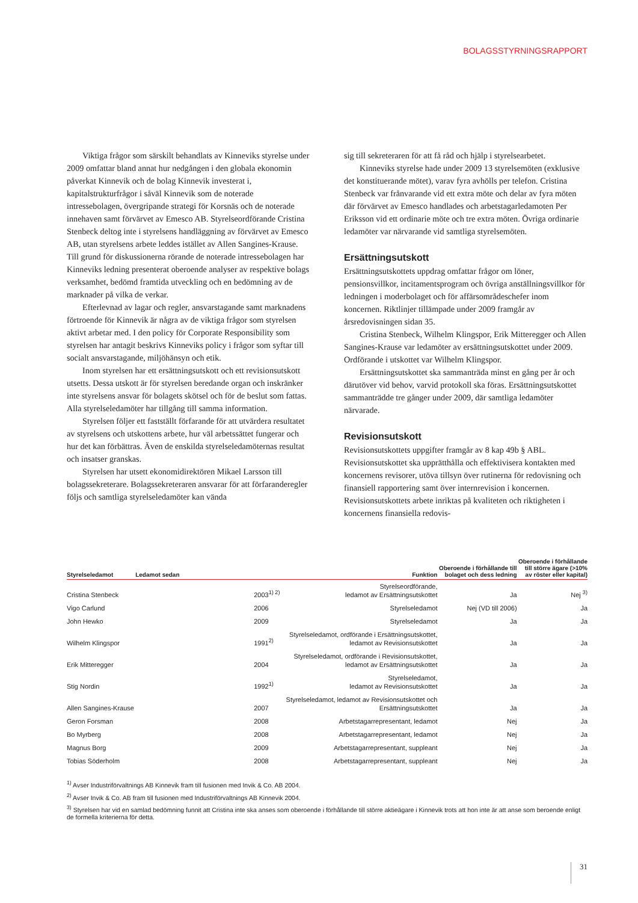BOLAGSSTYRNINGSRAPPORT
Viktiga frågor som särskilt behandlats av Kinneviks styrelse under 2009 omfattar bland annat hur nedgången i den globala ekonomin påverkat Kinnevik och de bolag Kinnevik investerat i, kapitalstrukturfrågor i såväl Kinnevik som de noterade intressebolagen, övergripande strategi för Korsnäs och de noterade innehaven samt förvärvet av Emesco AB. Styrelseordförande Cristina Stenbeck deltog inte i styrelsens handläggning av förvärvet av Emesco AB, utan styrelsens arbete leddes istället av Allen Sangines-Krause. Till grund för diskussionerna rörande de noterade intressebolagen har Kinneviks ledning presenterat oberoende analyser av respektive bolags verksamhet, bedömd framtida utveckling och en bedömning av de marknader på vilka de verkar.
Efterlevnad av lagar och regler, ansvarstagande samt marknadens förtroende för Kinnevik är några av de viktiga frågor som styrelsen aktivt arbetar med. I den policy för Corporate Responsibility som styrelsen har antagit beskrivs Kinneviks policy i frågor som syftar till socialt ansvarstagande, miljöhänsyn och etik.
Inom styrelsen har ett ersättningsutskott och ett revisionsutskott utsetts. Dessa utskott är för styrelsen beredande organ och inskränker inte styrelsens ansvar för bolagets skötsel och för de beslut som fattas. Alla styrelseledamöter har tillgång till samma information.
Styrelsen följer ett fastställt förfarande för att utvärdera resultatet av styrelsens och utskottens arbete, hur väl arbetssättet fungerar och hur det kan förbättras. Även de enskilda styrelseledamöternas resultat och insatser granskas.
Styrelsen har utsett ekonomidirektören Mikael Larsson till bolagssekreterare. Bolagssekreteraren ansvarar för att förfaranderegler följs och samtliga styrelseledamöter kan vända
sig till sekreteraren för att få råd och hjälp i styrelsearbetet.
Kinneviks styrelse hade under 2009 13 styrelsemöten (exklusive det konstituerande mötet), varav fyra avhölls per telefon. Cristina Stenbeck var frånvarande vid ett extra möte och delar av fyra möten där förvärvet av Emesco handlades och arbetstagarledamoten Per Eriksson vid ett ordinarie möte och tre extra möten. Övriga ordinarie ledamöter var närvarande vid samtliga styrelsemöten.
Ersättningsutskott
Ersättningsutskottets uppdrag omfattar frågor om löner, pensionsvillkor, incitamentsprogram och övriga anställningsvillkor för ledningen i moderbolaget och för affärsområdeschefer inom koncernen. Riktlinjer tillämpade under 2009 framgår av årsredovisningen sidan 35.
Cristina Stenbeck, Wilhelm Klingspor, Erik Mitteregger och Allen Sangines-Krause var ledamöter av ersättningsutskottet under 2009. Ordförande i utskottet var Wilhelm Klingspor.
Ersättningsutskottet ska sammanträda minst en gång per år och därutöver vid behov, varvid protokoll ska föras. Ersättningsutskottet sammanträdde tre gånger under 2009, där samtliga ledamöter närvarade.
Revisionsutskott
Revisionsutskottets uppgifter framgår av 8 kap 49b § ABL. Revisionsutskottet ska upprätthålla och effektivisera kontakten med koncernens revisorer, utöva tillsyn över rutinerna för redovisning och finansiell rapportering samt över internrevision i koncernen. Revisionsutskottets arbete inriktas på kvaliteten och riktigheten i koncernens finansiella redovis-
| Styrelseledamot | Ledamot sedan | Funktion | Oberoende i förhållande till bolaget och dess ledning | Oberoende i förhållande till större ägare (>10% av röster eller kapital) |
| --- | --- | --- | --- | --- |
| Cristina Stenbeck | 2003<sup>1) 2)</sup> | Styrelseordförande, ledamot av Ersättningsutskottet | Ja | Nej <sup>3)</sup> |
| Vigo Carlund | 2006 | Styrelseledamot | Nej (VD till 2006) | Ja |
| John Hewko | 2009 | Styrelseledamot | Ja | Ja |
| Wilhelm Klingspor | 1991<sup>2)</sup> | Styrelseledamot, ordförande i Ersättningsutskottet, ledamot av Revisionsutskottet | Ja | Ja |
| Erik Mitteregger | 2004 | Styrelseledamot, ordförande i Revisionsutskottet, ledamot av Ersättningsutskottet | Ja | Ja |
| Stig Nordin | 1992<sup>1)</sup> | Styrelseledamot, ledamot av Revisionsutskottet | Ja | Ja |
| Allen Sangines-Krause | 2007 | Styrelseledamot, ledamot av Revisionsutskottet och Ersättningsutskottet | Ja | Ja |
| Geron Forsman | 2008 | Arbetstagarrepresentant, ledamot | Nej | Ja |
| Bo Myrberg | 2008 | Arbetstagarrepresentant, ledamot | Nej | Ja |
| Magnus Borg | 2009 | Arbetstagarrepresentant, suppleant | Nej | Ja |
| Tobias Söderholm | 2008 | Arbetstagarrepresentant, suppleant | Nej | Ja |
<sup>1)</sup> Avser Industriförvaltnings AB Kinnevik fram till fusionen med Invik & Co. AB 2004.
<sup>2)</sup> Avser Invik & Co. AB fram till fusionen med Industriförvaltnings AB Kinnevik 2004.
<sup>3)</sup> Styrelsen har vid en samlad bedömning funnit att Cristina inte ska anses som oberoende i förhållande till större aktieägare i Kinnevik trots att hon inte är att anse som beroende enligt de formella kriterierna för detta.
31